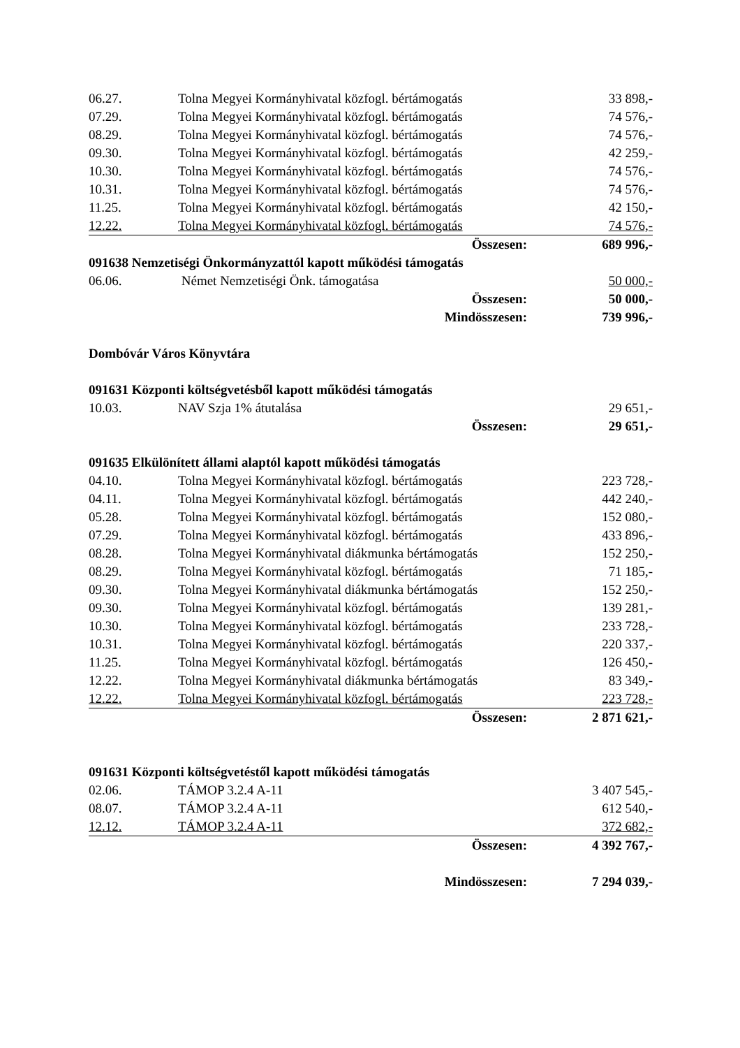| 06.27. | Tolna Megyei Kormányhivatal közfogl. bértámogatás | 33 898,- |
| 07.29. | Tolna Megyei Kormányhivatal közfogl. bértámogatás | 74 576,- |
| 08.29. | Tolna Megyei Kormányhivatal közfogl. bértámogatás | 74 576,- |
| 09.30. | Tolna Megyei Kormányhivatal közfogl. bértámogatás | 42 259,- |
| 10.30. | Tolna Megyei Kormányhivatal közfogl. bértámogatás | 74 576,- |
| 10.31. | Tolna Megyei Kormányhivatal közfogl. bértámogatás | 74 576,- |
| 11.25. | Tolna Megyei Kormányhivatal közfogl. bértámogatás | 42 150,- |
| 12.22. | Tolna Megyei Kormányhivatal közfogl. bértámogatás | 74 576,- |
| | Összesen: | 689 996,- |
| 091638 Nemzetiségi Önkormányzattól kapott működési támogatás | | |
| 06.06. | Német Nemzetiségi Önk. támogatása | 50 000,- |
| | Összesen: | 50 000,- |
| | Mindösszesen: | 739 996,- |
| Dombóvár Város Könyvtára | | |
| 091631 Központi költségvetésből kapott működési támogatás | | |
| 10.03. | NAV Szja 1% átutalása | 29 651,- |
| | Összesen: | 29 651,- |
| 091635 Elkülönített állami alaptól kapott működési támogatás | | |
| 04.10. | Tolna Megyei Kormányhivatal közfogl. bértámogatás | 223 728,- |
| 04.11. | Tolna Megyei Kormányhivatal közfogl. bértámogatás | 442 240,- |
| 05.28. | Tolna Megyei Kormányhivatal közfogl. bértámogatás | 152 080,- |
| 07.29. | Tolna Megyei Kormányhivatal közfogl. bértámogatás | 433 896,- |
| 08.28. | Tolna Megyei Kormányhivatal diákmunka bértámogatás | 152 250,- |
| 08.29. | Tolna Megyei Kormányhivatal közfogl. bértámogatás | 71 185,- |
| 09.30. | Tolna Megyei Kormányhivatal diákmunka bértámogatás | 152 250,- |
| 09.30. | Tolna Megyei Kormányhivatal közfogl. bértámogatás | 139 281,- |
| 10.30. | Tolna Megyei Kormányhivatal közfogl. bértámogatás | 233 728,- |
| 10.31. | Tolna Megyei Kormányhivatal közfogl. bértámogatás | 220 337,- |
| 11.25. | Tolna Megyei Kormányhivatal közfogl. bértámogatás | 126 450,- |
| 12.22. | Tolna Megyei Kormányhivatal diákmunka bértámogatás | 83 349,- |
| 12.22. | Tolna Megyei Kormányhivatal közfogl. bértámogatás | 223 728,- |
| | Összesen: | 2 871 621,- |
| 091631 Központi költségvetéstől kapott működési támogatás | | |
| 02.06. | TÁMOP 3.2.4 A-11 | 3 407 545,- |
| 08.07. | TÁMOP 3.2.4 A-11 | 612 540,- |
| 12.12. | TÁMOP 3.2.4 A-11 | 372 682,- |
| | Összesen: | 4 392 767,- |
| | Mindösszesen: | 7 294 039,- |